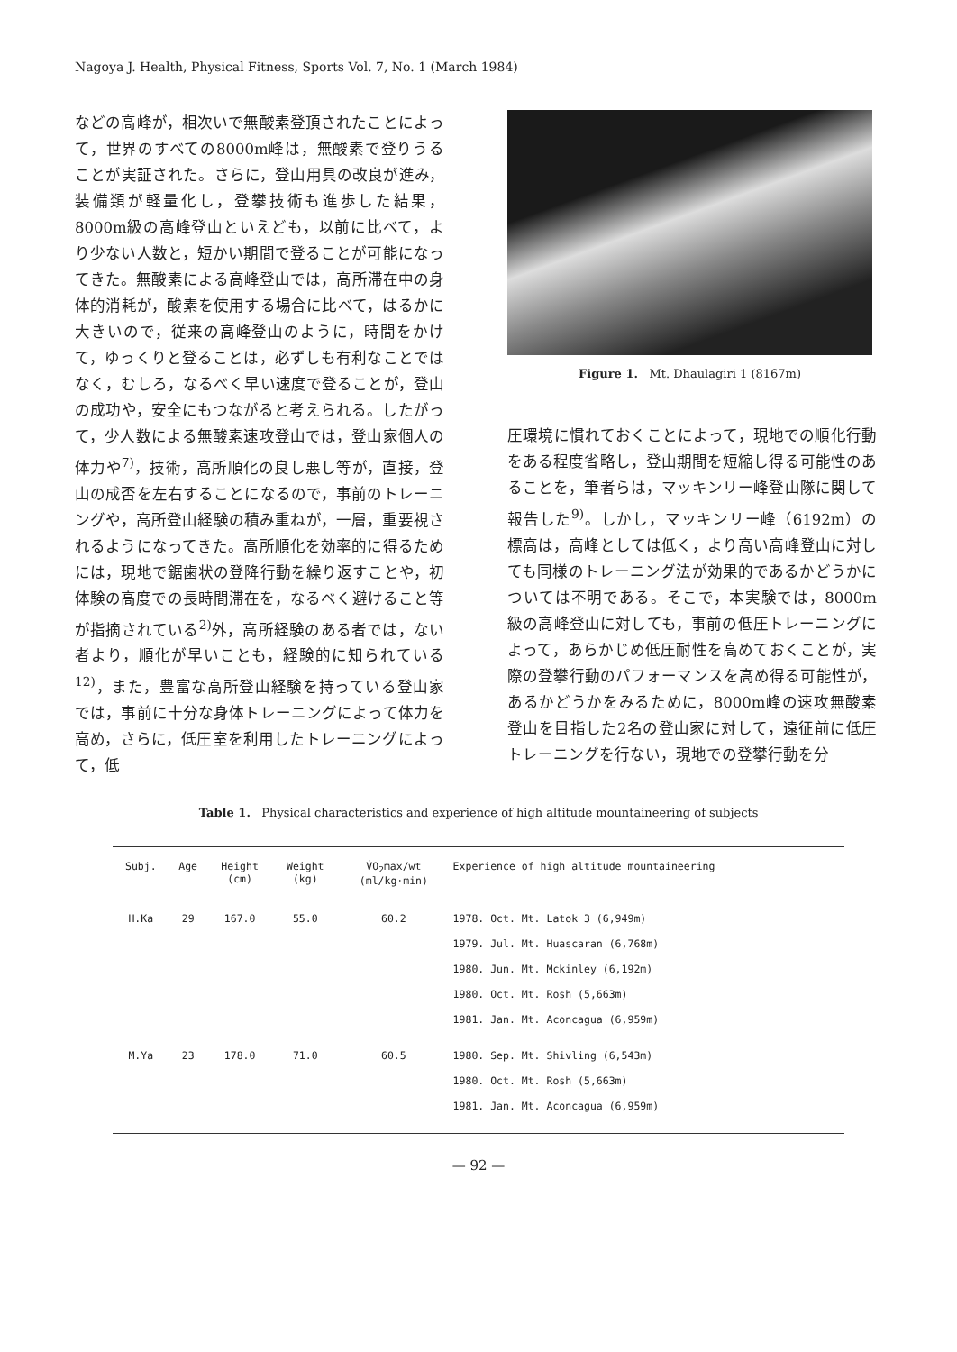Nagoya J. Health, Physical Fitness, Sports Vol. 7, No. 1 (March 1984)
などの高峰が，相次いで無酸素登頂されたことによって，世界のすべての8000m峰は，無酸素で登りうることが実証された。さらに，登山用具の改良が進み，装備類が軽量化し，登攀技術も進歩した結果，8000m級の高峰登山といえども，以前に比べて，より少ない人数と，短かい期間で登ることが可能になってきた。無酸素による高峰登山では，高所滞在中の身体的消耗が，酸素を使用する場合に比べて，はるかに大きいので，従来の高峰登山のように，時間をかけて，ゆっくりと登ることは，必ずしも有利なことではなく，むしろ，なるべく早い速度で登ることが，登山の成功や，安全にもつながると考えられる。したがって，少人数による無酸素速攻登山では，登山家個人の体力や<sup>7)</sup>，技術，高所順化の良し悪し等が，直接，登山の成否を左右することになるので，事前のトレーニングや，高所登山経験の積み重ねが，一層，重要視されるようになってきた。高所順化を効率的に得るためには，現地で鋸歯状の登降行動を繰り返すことや，初体験の高度での長時間滞在を，なるべく避けること等が指摘されている<sup>2)</sup>外，高所経験のある者では，ない者より，順化が早いことも，経験的に知られている<sup>12)</sup>，また，豊富な高所登山経験を持っている登山家では，事前に十分な身体トレーニングによって体力を高め，さらに，低圧室を利用したトレーニングによって，低
Figure 1. Mt. Dhaulagiri 1 (8167m)
圧環境に慣れておくことによって，現地での順化行動をある程度省略し，登山期間を短縮し得る可能性のあることを，筆者らは，マッキンリー峰登山隊に関して報告した<sup>9)</sup>。しかし，マッキンリー峰（6192m）の標高は，高峰としては低く，より高い高峰登山に対しても同様のトレーニング法が効果的であるかどうかについては不明である。そこで，本実験では，8000m級の高峰登山に対しても，事前の低圧トレーニングによって，あらかじめ低圧耐性を高めておくことが，実際の登攀行動のパフォーマンスを高め得る可能性が，あるかどうかをみるために，8000m峰の速攻無酸素登山を目指した2名の登山家に対して，遠征前に低圧トレーニングを行ない，現地での登攀行動を分
Table 1. Physical characteristics and experience of high altitude mountaineering of subjects
| Subj. | Age | Height (cm) | Weight (kg) | V̇O<sub>2</sub>max/wt (ml/kg·min) | Experience of high altitude mountaineering |
| --- | --- | --- | --- | --- | --- |
| H.Ka | 29 | 167.0 | 55.0 | 60.2 | 1978. Oct. Mt. Latok 3 (6,949m) 1979. Jul. Mt. Huascaran (6,768m) 1980. Jun. Mt. Mckinley (6,192m) 1980. Oct. Mt. Rosh (5,663m) 1981. Jan. Mt. Aconcagua (6,959m) |
| M.Ya | 23 | 178.0 | 71.0 | 60.5 | 1980. Sep. Mt. Shivling (6,543m) 1980. Oct. Mt. Rosh (5,663m) 1981. Jan. Mt. Aconcagua (6,959m) |
— 92 —